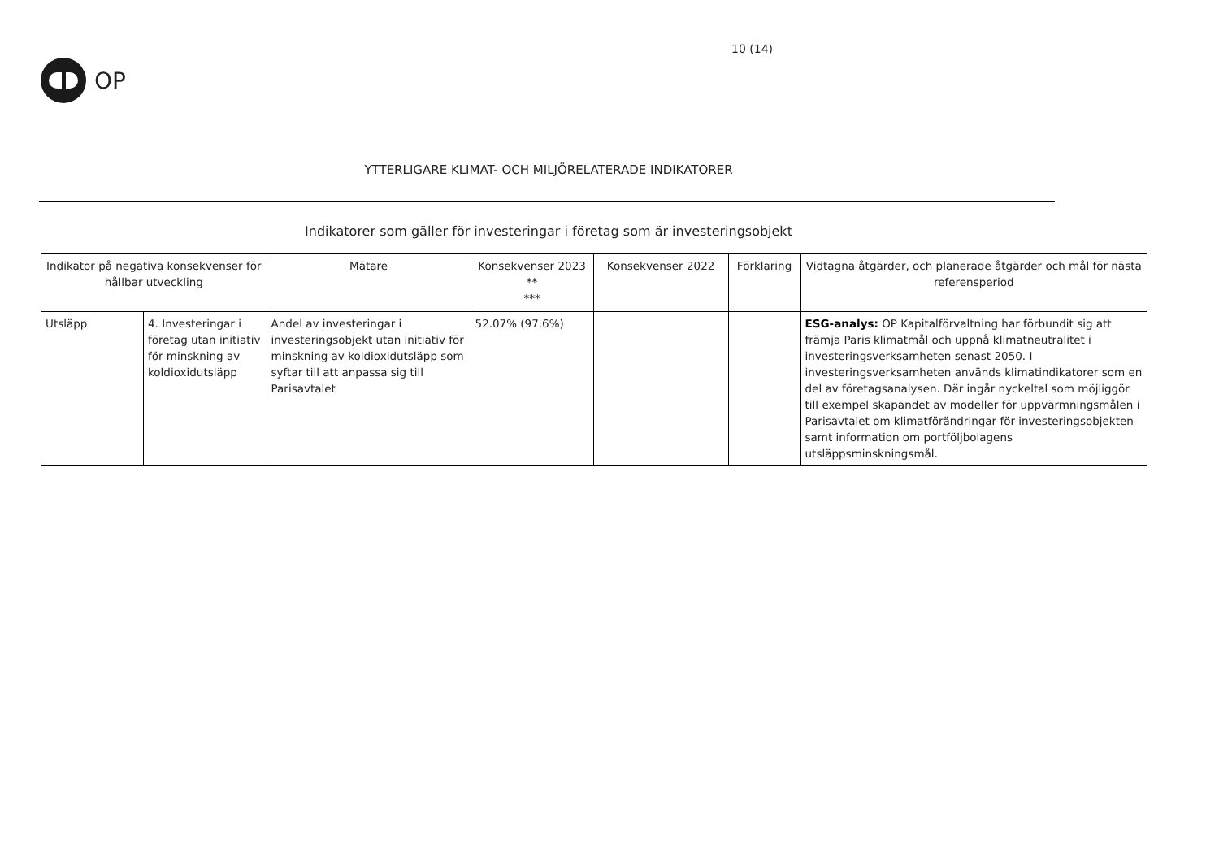OP
10 (14)
YTTERLIGARE KLIMAT- OCH MILJÖRELATERADE INDIKATORER
Indikatorer som gäller för investeringar i företag som är investeringsobjekt
| Indikator på negativa konsekvenser för hållbar utveckling | | Mätare | Konsekvenser 2023 ** *** | Konsekvenser 2022 | Förklaring | Vidtagna åtgärder, och planerade åtgärder och mål för nästa referensperiod |
| --- | --- | --- | --- | --- | --- | --- |
| Utsläpp | 4. Investeringar i företag utan initiativ för minskning av koldioxidutsläpp | Andel av investeringar i investeringsobjekt utan initiativ för minskning av koldioxidutsläpp som syftar till att anpassa sig till Parisavtalet | 52.07% (97.6%) | | | ESG-analys: OP Kapitalförvaltning har förbundit sig att främja Paris klimatmål och uppnå klimatneutralitet i investeringsverksamheten senast 2050. I investeringsverksamheten används klimatindikatorer som en del av företagsanalysen. Där ingår nyckeltal som möjliggör till exempel skapandet av modeller för uppvärmningsmålen i Parisavtalet om klimatförändringar för investeringsobjekten samt information om portföljbolagens utsläppsminskningsmål. |